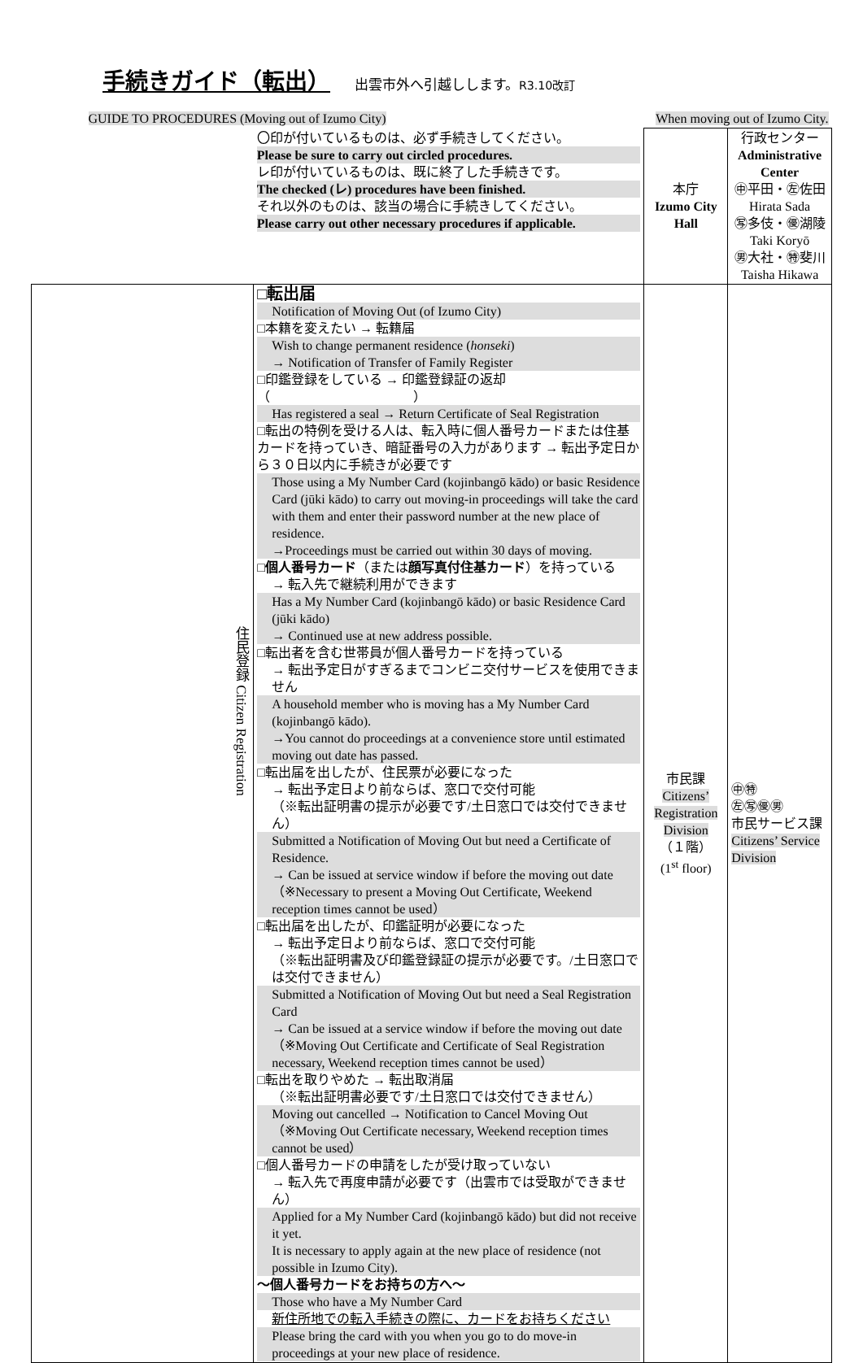手続きガイド（転出）
出雲市外へ引越しします。R3.10改訂
| GUIDE TO PROCEDURES (Moving out of Izumo City) | | When moving out of Izumo City. | |
| | 〇印が付いているものは、必ず手続きしてください。 Please be sure to carry out circled procedures. レ印が付いているものは、既に終了した手続きです。 The checked (レ) procedures have been finished. それ以外のものは、該当の場合に手続きしてください。 Please carry out other necessary procedures if applicable. | 本庁 Izumo City Hall | 行政センター Administrative Center ㊥平田・㊧佐田 Hirata Sada ㊢多伎・㊝湖陵 Taki Koryō ㊚大社・㊕斐川 Taisha Hikawa |
| 住民登録 Citizen Registration | □転出届 Notification of Moving Out (of Izumo City) □本籍を変えたい → 転籍届 Wish to change permanent residence ( honseki ) → Notification of Transfer of Family Register □印鑑登録をしている → 印鑑登録証の返却（ ） Has registered a seal → Return Certificate of Seal Registration □転出の特例を受ける人は、転入時に個人番号カードまたは住基カードを持っていき、暗証番号の入力があります → 転出予定日から３０日以内に手続きが必要です Those using a My Number Card (kojinbangō kādo) or basic Residence Card (jūki kādo) to carry out moving-in proceedings will take the card with them and enter their password number at the new place of residence. →Proceedings must be carried out within 30 days of moving. □ 個人番号カード （または 顔写真付住基カード ）を持っている → 転入先で継続利用ができます Has a My Number Card (kojinbangō kādo) or basic Residence Card (jūki kādo) → Continued use at new address possible. □転出者を含む世帯員が個人番号カードを持っている → 転出予定日がすぎるまでコンビニ交付サービスを使用できません A household member who is moving has a My Number Card (kojinbangō kādo). →You cannot do proceedings at a convenience store until estimated moving out date has passed. □転出届を出したが、住民票が必要になった → 転出予定日より前ならば、窓口で交付可能 （※転出証明書の提示が必要です/土日窓口では交付できません） Submitted a Notification of Moving Out but need a Certificate of Residence. → Can be issued at service window if before the moving out date （※Necessary to present a Moving Out Certificate, Weekend reception times cannot be used） □転出届を出したが、印鑑証明が必要になった → 転出予定日より前ならば、窓口で交付可能 （※転出証明書及び印鑑登録証の提示が必要です。/土日窓口では交付できません） Submitted a Notification of Moving Out but need a Seal Registration Card → Can be issued at a service window if before the moving out date （※Moving Out Certificate and Certificate of Seal Registration necessary, Weekend reception times cannot be used） □転出を取りやめた → 転出取消届 （※転出証明書必要です/土日窓口では交付できません） Moving out cancelled → Notification to Cancel Moving Out （※Moving Out Certificate necessary, Weekend reception times cannot be used） □個人番号カードの申請をしたが受け取っていない → 転入先で再度申請が必要です（出雲市では受取ができません） Applied for a My Number Card (kojinbangō kādo) but did not receive it yet. It is necessary to apply again at the new place of residence (not possible in Izumo City). ～個人番号カードをお持ちの方へ～ Those who have a My Number Card 新住所地での転入手続きの際に、カードをお持ちください Please bring the card with you when you go to do move-in proceedings at your new place of residence. | 市民課 Citizens’ Registration Division （１階） (1<sup>st</sup> floor) | ㊥㊕ ㊧㊢㊝㊚ 市民サービス課 Citizens’ Service Division |